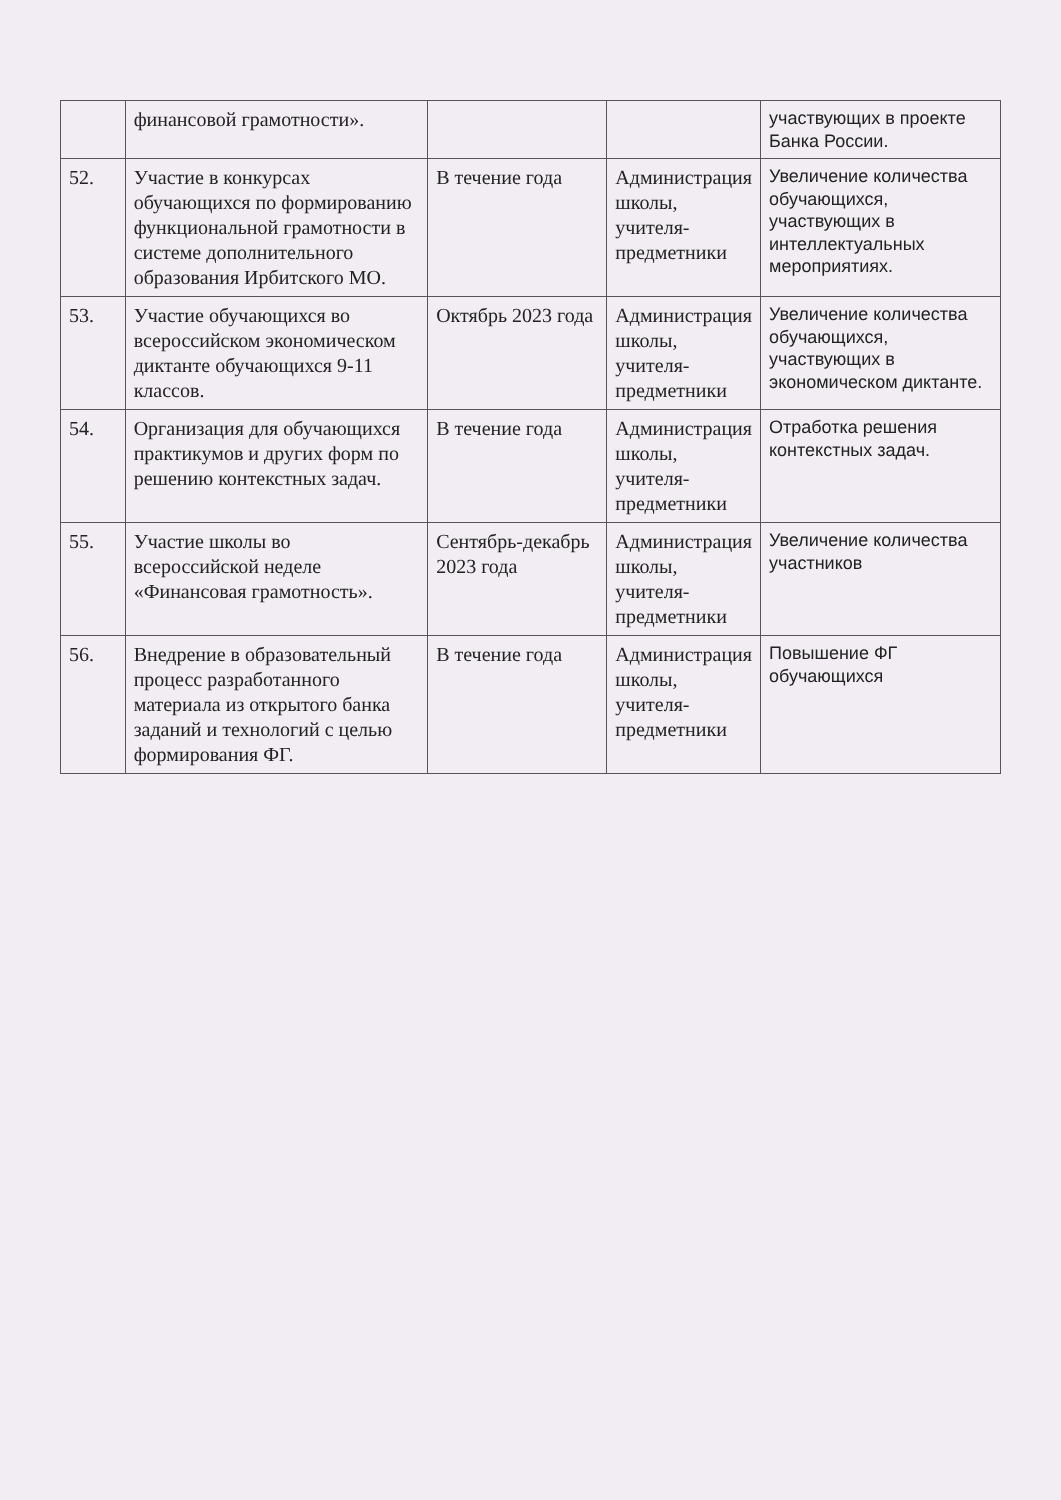| | финансовой грамотности». | | | участвующих в проекте Банка России. |
| 52. | Участие в конкурсах обучающихся по формированию функциональной грамотности в системе дополнительного образования Ирбитского МО. | В течение года | Администрация школы, учителя-предметники | Увеличение количества обучающихся, участвующих в интеллектуальных мероприятиях. |
| 53. | Участие обучающихся во всероссийском экономическом диктанте обучающихся 9-11 классов. | Октябрь 2023 года | Администрация школы, учителя-предметники | Увеличение количества обучающихся, участвующих в экономическом диктанте. |
| 54. | Организация для обучающихся практикумов и других форм по решению контекстных задач. | В течение года | Администрация школы, учителя-предметники | Отработка решения контекстных задач. |
| 55. | Участие школы во всероссийской неделе «Финансовая грамотность». | Сентябрь-декабрь 2023 года | Администрация школы, учителя-предметники | Увеличение количества участников |
| 56. | Внедрение в образовательный процесс разработанного материала из открытого банка заданий и технологий с целью формирования ФГ. | В течение года | Администрация школы, учителя-предметники | Повышение ФГ обучающихся |